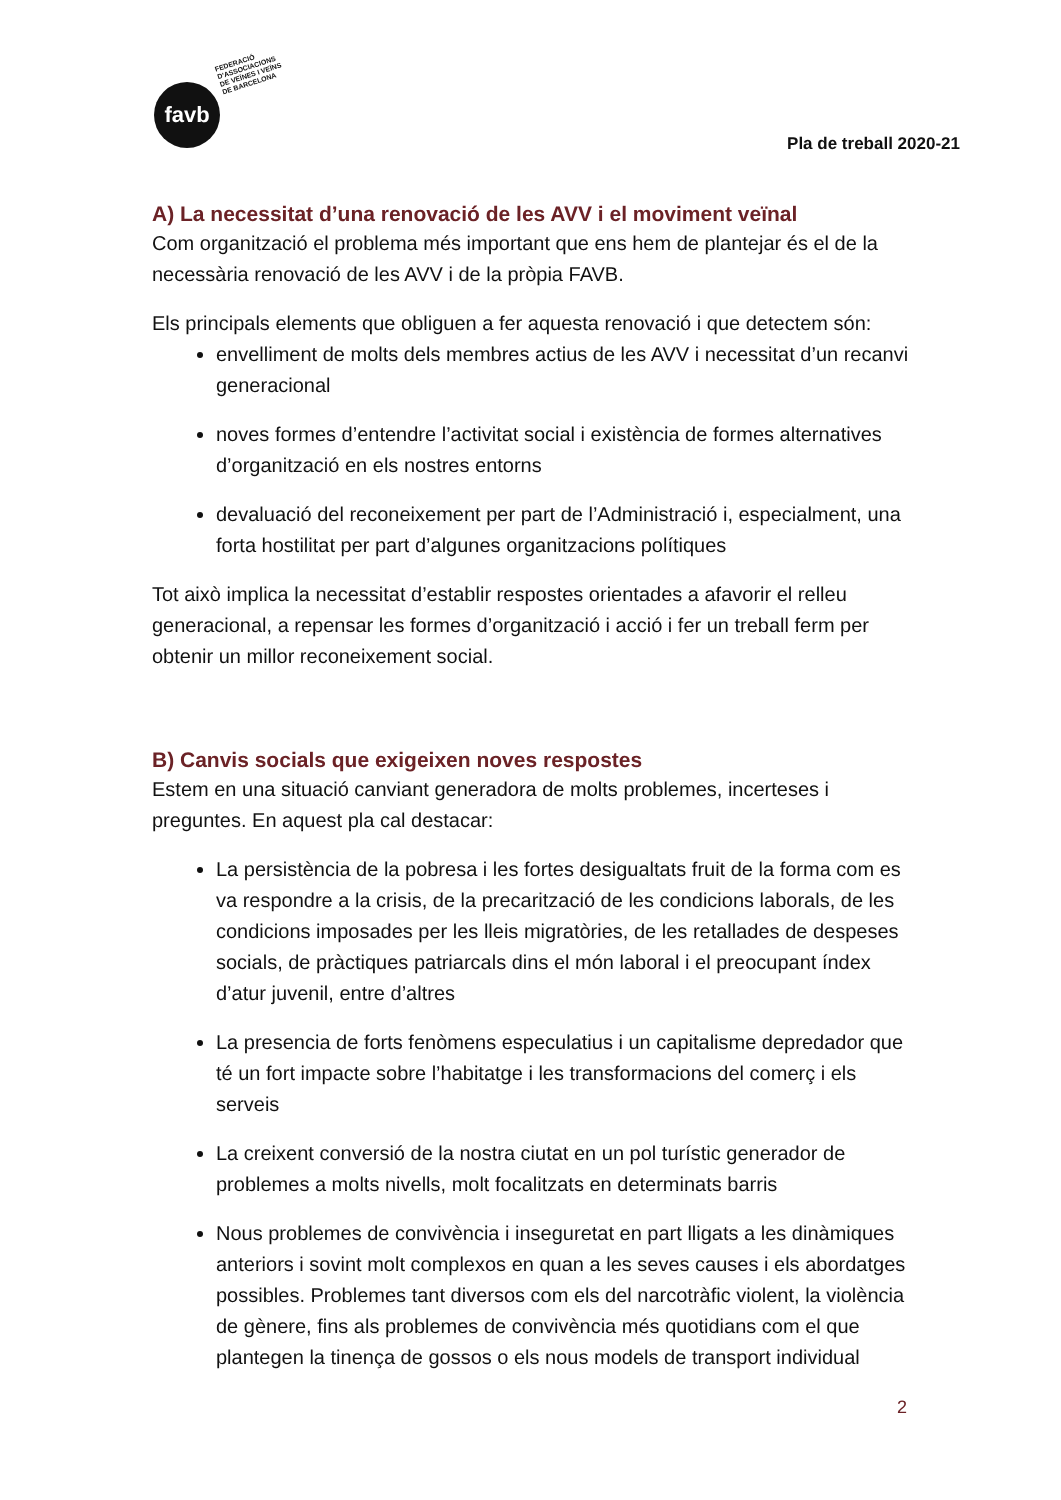favb
FEDERACIÓ
D'ASSOCIACIONS
DE VEÏNES I VEÏNS
DE BARCELONA
Pla de treball 2020-21
A) La necessitat d’una renovació de les AVV i el moviment veïnal
Com organització el problema més important que ens hem de plantejar és el de la necessària renovació de les AVV i de la pròpia FAVB.
Els principals elements que obliguen a fer aquesta renovació i que detectem són:
envelliment de molts dels membres actius de les AVV i necessitat d’un recanvi generacional
noves formes d’entendre l’activitat social i existència de formes alternatives d’organització en els nostres entorns
devaluació del reconeixement per part de l’Administració i, especialment, una forta hostilitat per part d’algunes organitzacions polítiques
Tot això implica la necessitat d’establir respostes orientades a afavorir el relleu generacional, a repensar les formes d’organització i acció i fer un treball ferm per obtenir un millor reconeixement social.
B) Canvis socials que exigeixen noves respostes
Estem en una situació canviant generadora de molts problemes, incerteses i preguntes. En aquest pla cal destacar:
La persistència de la pobresa i les fortes desigualtats fruit de la forma com es va respondre a la crisis, de la precarització de les condicions laborals, de les condicions imposades per les lleis migratòries, de les retallades de despeses socials, de pràctiques patriarcals dins el món laboral i el preocupant índex d’atur juvenil, entre d’altres
La presencia de forts fenòmens especulatius i un capitalisme depredador que té un fort impacte sobre l’habitatge i les transformacions del comerç i els serveis
La creixent conversió de la nostra ciutat en un pol turístic generador de problemes a molts nivells, molt focalitzats en determinats barris
Nous problemes de convivència i inseguretat en part lligats a les dinàmiques anteriors i sovint molt complexos en quan a les seves causes i els abordatges possibles. Problemes tant diversos com els del narcotràfic violent, la violència de gènere, fins als problemes de convivència més quotidians com el que plantegen la tinença de gossos o els nous models de transport individual
2